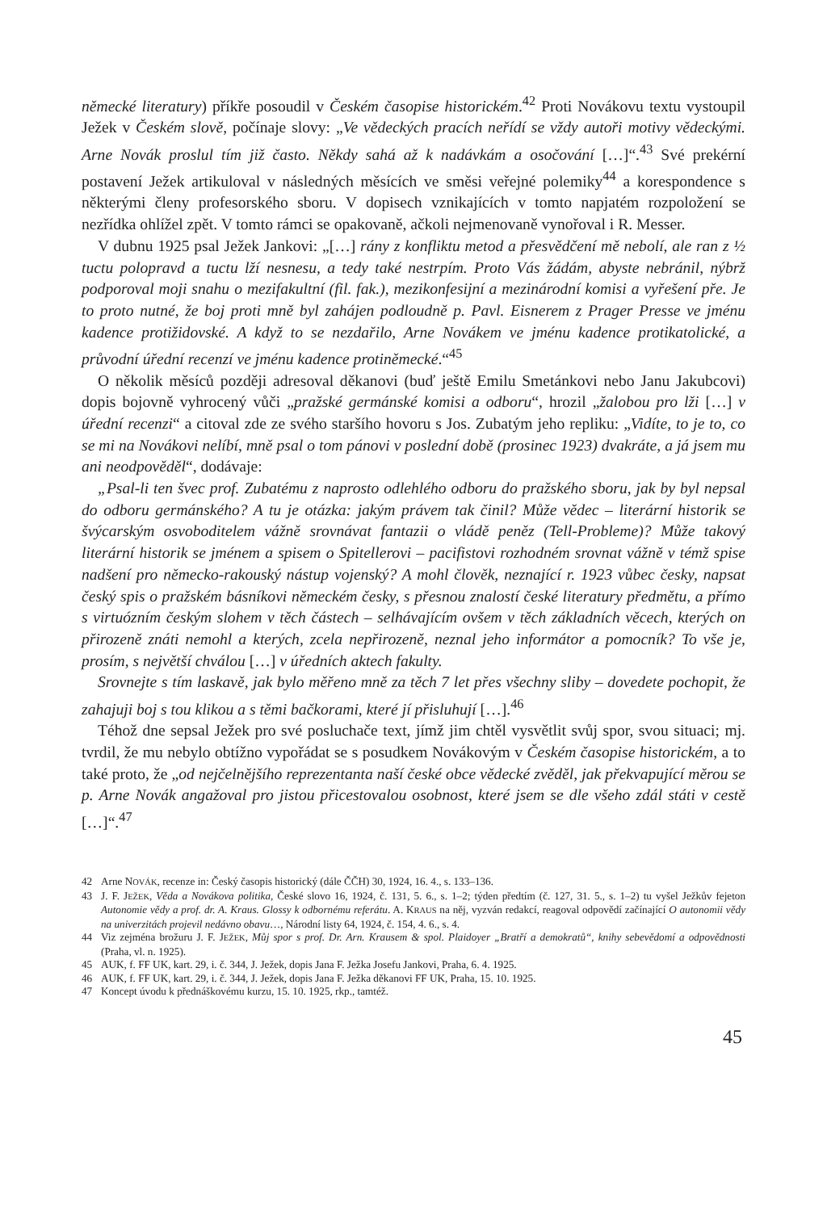německé literatury) příkře posoudil v Českém časopise historickém.<sup>42</sup> Proti Novákovu textu vystoupil Ježek v Českém slově, počínaje slovy: „Ve vědeckých pracích neřídí se vždy autoři motivy vědeckými. Arne Novák proslul tím již často. Někdy sahá až k nadávkám a osočování […]“.<sup>43</sup> Své prekérní postavení Ježek artikuloval v následných měsících ve směsi veřejné polemiky<sup>44</sup> a korespondence s některými členy profesorského sboru. V dopisech vznikajících v tomto napjatém rozpoložení se nezřídka ohlížel zpět. V tomto rámci se opakovaně, ačkoli nejmenovaně vynořoval i R. Messer.
V dubnu 1925 psal Ježek Jankovi: „[…] rány z konfliktu metod a přesvědčení mě nebolí, ale ran z ½ tuctu polopravd a tuctu lží nesnesu, a tedy také nestrpím. Proto Vás žádám, abyste nebránil, nýbrž podporoval moji snahu o mezifakultní (fil. fak.), mezikonfesijní a mezinárodní komisi a vyřešení pře. Je to proto nutné, že boj proti mně byl zahájen podloudně p. Pavl. Eisnerem z Prager Presse ve jménu kadence protižidovské. A když to se nezdařilo, Arne Novákem ve jménu kadence protikatolické, a průvodní úřední recenzí ve jménu kadence protiněmecké.“<sup>45</sup>
O několik měsíců později adresoval děkanovi (buď ještě Emilu Smetánkovi nebo Janu Jakubcovi) dopis bojovně vyhrocený vůči „pražské germánské komisi a odboru“, hrozil „žalobou pro lži […] v úřední recenzi“ a citoval zde ze svého staršího hovoru s Jos. Zubatým jeho repliku: „Vidíte, to je to, co se mi na Novákovi nelíbí, mně psal o tom pánovi v poslední době (prosinec 1923) dvakráte, a já jsem mu ani neodpověděl“, dodávaje:
„Psal-li ten švec prof. Zubatému z naprosto odlehlého odboru do pražského sboru, jak by byl nepsal do odboru germánského? A tu je otázka: jakým právem tak činil? Může vědec – literární historik se švýcarským osvoboditelem vážně srovnávat fantazii o vládě peněz (Tell-Probleme)? Může takový literární historik se jménem a spisem o Spitellerovi – pacifistovi rozhodném srovnat vážně v témž spise nadšení pro německo-rakouský nástup vojenský? A mohl člověk, neznající r. 1923 vůbec česky, napsat český spis o pražském básníkovi německém česky, s přesnou znalostí české literatury předmětu, a přímo s virtuózním českým slohem v těch částech – selhávajícím ovšem v těch základních věcech, kterých on přirozeně znáti nemohl a kterých, zcela nepřirozeně, neznal jeho informátor a pomocník? To vše je, prosím, s největší chválou […] v úředních aktech fakulty.
Srovnejte s tím laskavě, jak bylo měřeno mně za těch 7 let přes všechny sliby – dovedete pochopit, že zahajuji boj s tou klikou a s těmi bačkorami, které jí přisluhují […].<sup>46</sup>
Téhož dne sepsal Ježek pro své posluchače text, jímž jim chtěl vysvětlit svůj spor, svou situaci; mj. tvrdil, že mu nebylo obtížno vypořádat se s posudkem Novákovým v Českém časopise historickém, a to také proto, že „od nejčelnějšího reprezentanta naší české obce vědecké zvěděl, jak překvapující měrou se p. Arne Novák angažoval pro jistou přicestovalou osobnost, které jsem se dle všeho zdál státi v cestě […]“.<sup>47</sup>
42 Arne NOVÁK, recenze in: Český časopis historický (dále ČČH) 30, 1924, 16. 4., s. 133–136.
43 J. F. JEŽEK, Věda a Novákova politika, České slovo 16, 1924, č. 131, 5. 6., s. 1–2; týden předtím (č. 127, 31. 5., s. 1–2) tu vyšel Ježkův fejeton Autonomie vědy a prof. dr. A. Kraus. Glossy k odbornému referátu. A. KRAUS na něj, vyzván redakcí, reagoval odpovědí začínající O autonomii vědy na univerzitách projevil nedávno obavu…, Národní listy 64, 1924, č. 154, 4. 6., s. 4.
44 Viz zejména brožuru J. F. JEŽEK, Můj spor s prof. Dr. Arn. Krausem & spol. Plaidoyer „Bratří a demokratů“, knihy sebevědomí a odpovědnosti (Praha, vl. n. 1925).
45 AUK, f. FF UK, kart. 29, i. č. 344, J. Ježek, dopis Jana F. Ježka Josefu Jankovi, Praha, 6. 4. 1925.
46 AUK, f. FF UK, kart. 29, i. č. 344, J. Ježek, dopis Jana F. Ježka děkanovi FF UK, Praha, 15. 10. 1925.
47 Koncept úvodu k přednáškovému kurzu, 15. 10. 1925, rkp., tamtéž.
45